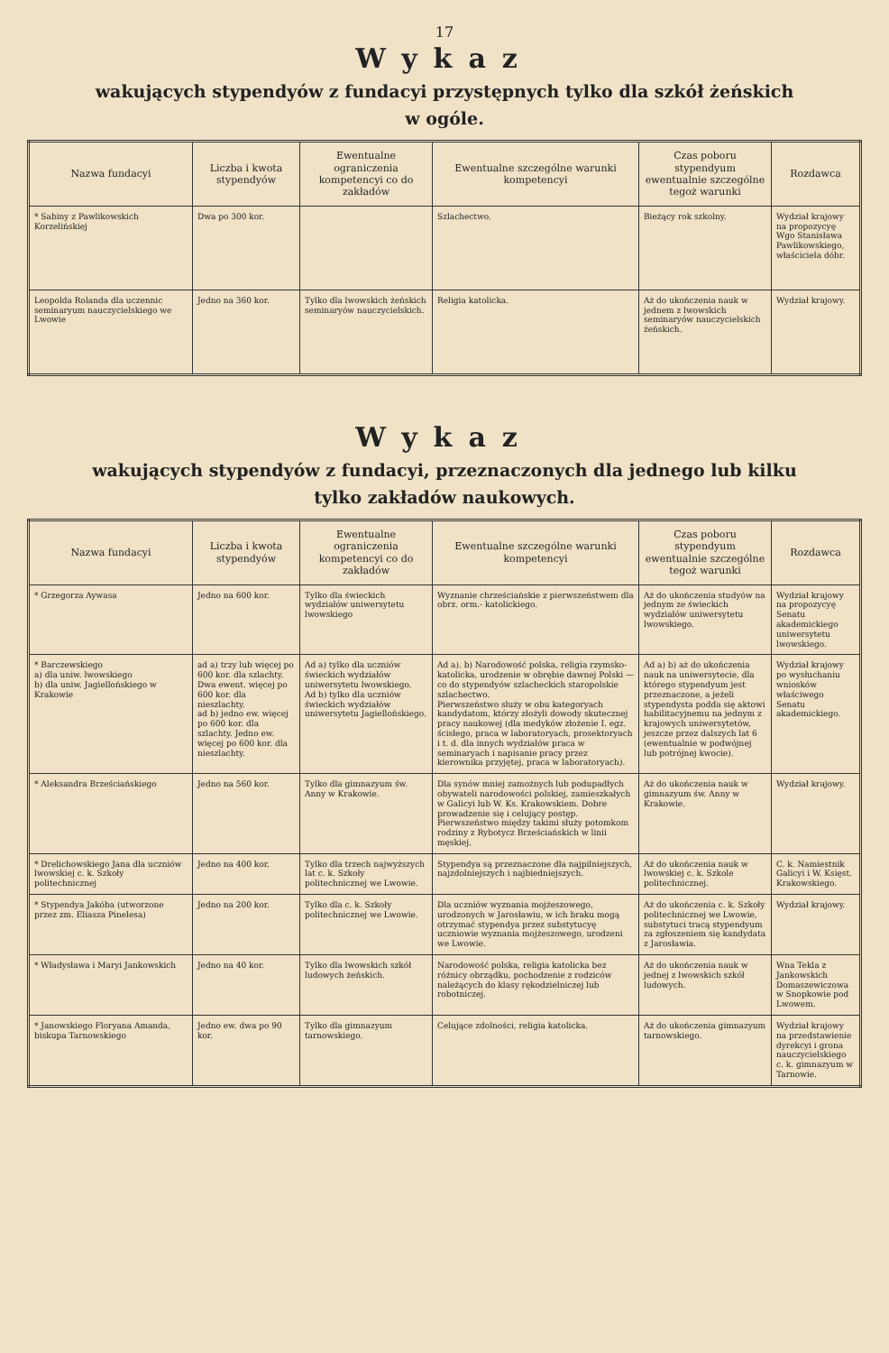17
Wykaz
wakujących stypendyów z fundacyi przystępnych tylko dla szkół żeńskich
w ogóle.
| Nazwa fundacyi | Liczba i kwota stypendyów | Ewentualne ograniczenia kompetencyi co do zakładów | Ewentualne szczególne warunki kompetencyi | Czas poboru stypendyum ewentualnie szczególne tegoż warunki | Rozdawca |
| --- | --- | --- | --- | --- | --- |
| * Sabiny z Pawlikowskich Korzelińskiej | Dwa po 300 kor. | | Szlachectwo. | Bieżący rok szkolny. | Wydział krajowy na propozycyę Wgo Stanisława Pawlikowskiego, właściciela dóbr. |
| Leopolda Rolanda dla uczennic seminaryum nauczycielskiego we Lwowie | Jedno na 360 kor. | Tylko dla lwowskich żeńskich seminaryów nauczycielskich. | Religia katolicka. | Aż do ukończenia nauk w jednem z lwowskich seminaryów nauczycielskich żeńskich. | Wydział krajowy. |
Wykaz
wakujących stypendyów z fundacyi, przeznaczonych dla jednego lub kilku
tylko zakładów naukowych.
| Nazwa fundacyi | Liczba i kwota stypendyów | Ewentualne ograniczenia kompetencyi co do zakładów | Ewentualne szczególne warunki kompetencyi | Czas poboru stypendyum ewentualnie szczególne tegoż warunki | Rozdawca |
| --- | --- | --- | --- | --- | --- |
| * Grzegorza Aywasa | Jedno na 600 kor. | Tylko dla świeckich wydziałów uniwersytetu lwowskiego | Wyznanie chrześciańskie z pierwszeństwem dla obrz. orm.- katolickiego. | Aż do ukończenia studyów na jednym ze świeckich wydziałów uniwersytetu lwowskiego. | Wydział krajowy na propozycyę Senatu akademickiego uniwersytetu lwowskiego. |
| * Barczewskiego a) dla uniw. lwowskiego b) dla uniw. Jagiellońskiego w Krakowie | ad a) trzy lub więcej po 600 kor. dla szlachty. Dwa ewent. więcej po 600 kor. dla nieszlachty. ad b) jedno ew. więcej po 600 kor. dla szlachty. Jedno ew. więcej po 600 kor. dla nieszlachty. | Ad a) tylko dla uczniów świeckich wydziałów uniwersytetu lwowskiego. Ad b) tylko dla uczniów świeckich wydziałów uniwersytetu Jagiellońskiego. | Ad a). b) Narodowość polska, religia rzymsko-katolicka, urodzenie w obrębie dawnej Polski — co do stypendyów szlacheckich staropolskie szlachectwo. Pierwszeństwo służy w obu kategoryach kandydatom, którzy złożyli dowody skutecznej pracy naukowej (dla medyków złożenie I. egz. ścisłego, praca w laboratoryach, prosektoryach i t. d. dla innych wydziałów praca w seminaryach i napisanie pracy przez kierownika przyjętej, praca w laboratoryach). | Ad a) b) aż do ukończenia nauk na uniwersytecie, dla którego stypendyum jest przeznaczone, a jeżeli stypendysta podda się aktowi habilitacyjnemu na jednym z krajowych uniwersytetów, jeszcze przez dalszych lat 6 (ewentualnie w podwójnej lub potrójnej kwocie). | Wydział krajowy po wysłuchaniu wniosków właściwego Senatu akademickiego. |
| * Aleksandra Brześciańskiego | Jedno na 560 kor. | Tylko dla gimnazyum św. Anny w Krakowie. | Dla synów mniej zamożnych lub podupadłych obywateli narodowości polskiej, zamieszkałych w Galicyi lub W. Ks. Krakowskiem. Dobre prowadzenie się i celujący postęp. Pierwszeństwo między takimi służy potomkom rodziny z Rybotycz Brześciańskich w linii męskiej. | Aż do ukończenia nauk w gimnazyum św. Anny w Krakowie. | Wydział krajowy. |
| * Drelichowskiego Jana dla uczniów lwowskiej c. k. Szkoły politechnicznej | Jedno na 400 kor. | Tylko dla trzech najwyższych lat c. k. Szkoły politechnicznej we Lwowie. | Stypendya są przeznaczone dla najpilniejszych, najzdolniejszych i najbiedniejszych. | Aż do ukończenia nauk w lwowskiej c. k. Szkole politechnicznej. | C. k. Namiestnik Galicyi i W. Księst. Krakowskiego. |
| * Stypendya Jakóba (utworzone przez zm. Eliasza Pinelesa) | Jedno na 200 kor. | Tylko dla c. k. Szkoły politechnicznej we Lwowie. | Dla uczniów wyznania mojżeszowego, urodzonych w Jarosławiu, w ich braku mogą otrzymać stypendya przez substytucyę uczniowie wyznania mojżeszowego, urodzeni we Lwowie. | Aż do ukończenia c. k. Szkoły politechnicznej we Lwowie, substytuci tracą stypendyum za zgłoszeniem się kandydata z Jarosławia. | Wydział krajowy. |
| * Władysława i Maryi Jankowskich | Jedno na 40 kor. | Tylko dla lwowskich szkół ludowych żeńskich. | Narodowość polska, religia katolicka bez różnicy obrządku, pochodzenie z rodziców należących do klasy rękodzielniczej lub robotniczej. | Aż do ukończenia nauk w jednej z lwowskich szkół ludowych. | Wna Tekla z Jankowskich Domaszewiczowa w Snopkowie pod Lwowem. |
| * Janowskiego Floryana Amanda, biskupa Tarnowskiego | Jedno ew. dwa po 90 kor. | Tylko dla gimnazyum tarnowskiego. | Celujące zdolności, religia katolicka. | Aż do ukończenia gimnazyum tarnowskiego. | Wydział krajowy na przedstawienie dyrekcyi i grona nauczycielskiego c. k. gimnazyum w Tarnowie. |